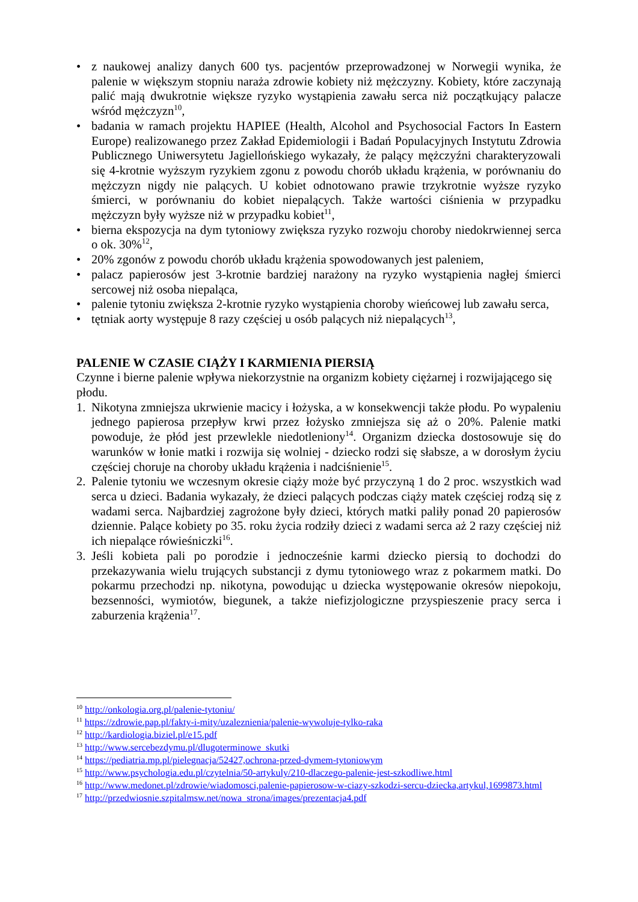• z naukowej analizy danych 600 tys. pacjentów przeprowadzonej w Norwegii wynika, że palenie w większym stopniu naraża zdrowie kobiety niż mężczyzny. Kobiety, które zaczynają palić mają dwukrotnie większe ryzyko wystąpienia zawału serca niż początkujący palacze wśród mężczyzn<sup>10</sup>,
• badania w ramach projektu HAPIEE (Health, Alcohol and Psychosocial Factors In Eastern Europe) realizowanego przez Zakład Epidemiologii i Badań Populacyjnych Instytutu Zdrowia Publicznego Uniwersytetu Jagiellońskiego wykazały, że palący mężczyźni charakteryzowali się 4-krotnie wyższym ryzykiem zgonu z powodu chorób układu krążenia, w porównaniu do mężczyzn nigdy nie palących. U kobiet odnotowano prawie trzykrotnie wyższe ryzyko śmierci, w porównaniu do kobiet niepalących. Także wartości ciśnienia w przypadku mężczyzn były wyższe niż w przypadku kobiet<sup>11</sup>,
• bierna ekspozycja na dym tytoniowy zwiększa ryzyko rozwoju choroby niedokrwiennej serca o ok. 30%<sup>12</sup>,
• 20% zgonów z powodu chorób układu krążenia spowodowanych jest paleniem,
• palacz papierosów jest 3-krotnie bardziej narażony na ryzyko wystąpienia nagłej śmierci sercowej niż osoba niepaląca,
• palenie tytoniu zwiększa 2-krotnie ryzyko wystąpienia choroby wieńcowej lub zawału serca,
• tętniak aorty występuje 8 razy częściej u osób palących niż niepalących<sup>13</sup>,
PALENIE W CZASIE CIĄŻY I KARMIENIA PIERSIĄ
Czynne i bierne palenie wpływa niekorzystnie na organizm kobiety ciężarnej i rozwijającego się płodu.
1. Nikotyna zmniejsza ukrwienie macicy i łożyska, a w konsekwencji także płodu. Po wypaleniu jednego papierosa przepływ krwi przez łożysko zmniejsza się aż o 20%. Palenie matki powoduje, że płód jest przewlekle niedotleniony<sup>14</sup>. Organizm dziecka dostosowuje się do warunków w łonie matki i rozwija się wolniej - dziecko rodzi się słabsze, a w dorosłym życiu częściej choruje na choroby układu krążenia i nadciśnienie<sup>15</sup>.
2. Palenie tytoniu we wczesnym okresie ciąży może być przyczyną 1 do 2 proc. wszystkich wad serca u dzieci. Badania wykazały, że dzieci palących podczas ciąży matek częściej rodzą się z wadami serca. Najbardziej zagrożone były dzieci, których matki paliły ponad 20 papierosów dziennie. Palące kobiety po 35. roku życia rodziły dzieci z wadami serca aż 2 razy częściej niż ich niepalące rówieśniczki<sup>16</sup>.
3. Jeśli kobieta pali po porodzie i jednocześnie karmi dziecko piersią to dochodzi do przekazywania wielu trujących substancji z dymu tytoniowego wraz z pokarmem matki. Do pokarmu przechodzi np. nikotyna, powodując u dziecka występowanie okresów niepokoju, bezsenności, wymiotów, biegunek, a także niefizjologiczne przyspieszenie pracy serca i zaburzenia krążenia<sup>17</sup>.
<sup>10</sup> http://onkologia.org.pl/palenie-tytoniu/
<sup>11</sup> https://zdrowie.pap.pl/fakty-i-mity/uzaleznienia/palenie-wywoluje-tylko-raka
<sup>12</sup> http://kardiologia.biziel.pl/e15.pdf
<sup>13</sup> http://www.sercebezdymu.pl/dlugoterminowe_skutki
<sup>14</sup> https://pediatria.mp.pl/pielegnacja/52427,ochrona-przed-dymem-tytoniowym
<sup>15</sup> http://www.psychologia.edu.pl/czytelnia/50-artykuly/210-dlaczego-palenie-jest-szkodliwe.html
<sup>16</sup> http://www.medonet.pl/zdrowie/wiadomosci,palenie-papierosow-w-ciazy-szkodzi-sercu-dziecka,artykul,1699873.html
<sup>17</sup> http://przedwiosnie.szpitalmsw.net/nowa_strona/images/prezentacja4.pdf